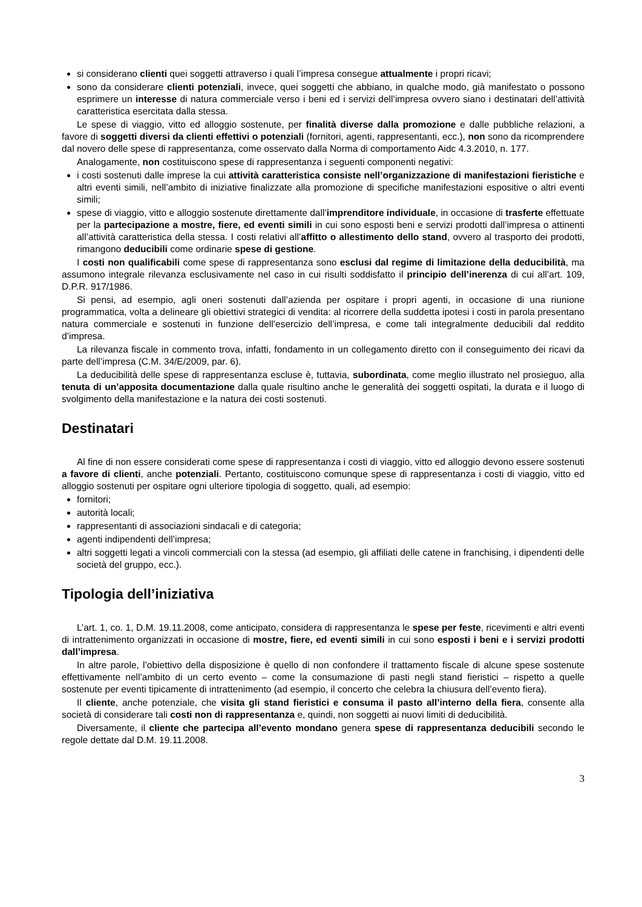si considerano clienti quei soggetti attraverso i quali l’impresa consegue attualmente i propri ricavi;
sono da considerare clienti potenziali, invece, quei soggetti che abbiano, in qualche modo, già manifestato o possono esprimere un interesse di natura commerciale verso i beni ed i servizi dell’impresa ovvero siano i destinatari dell’attività caratteristica esercitata dalla stessa.
Le spese di viaggio, vitto ed alloggio sostenute, per finalità diverse dalla promozione e dalle pubbliche relazioni, a favore di soggetti diversi da clienti effettivi o potenziali (fornitori, agenti, rappresentanti, ecc.), non sono da ricomprendere dal novero delle spese di rappresentanza, come osservato dalla Norma di comportamento Aidc 4.3.2010, n. 177.
Analogamente, non costituiscono spese di rappresentanza i seguenti componenti negativi:
i costi sostenuti dalle imprese la cui attività caratteristica consiste nell’organizzazione di manifestazioni fieristiche e altri eventi simili, nell’ambito di iniziative finalizzate alla promozione di specifiche manifestazioni espositive o altri eventi simili;
spese di viaggio, vitto e alloggio sostenute direttamente dall’imprenditore individuale, in occasione di trasferte effettuate per la partecipazione a mostre, fiere, ed eventi simili in cui sono esposti beni e servizi prodotti dall’impresa o attinenti all’attività caratteristica della stessa. I costi relativi all’affitto o allestimento dello stand, ovvero al trasporto dei prodotti, rimangono deducibili come ordinarie spese di gestione.
I costi non qualificabili come spese di rappresentanza sono esclusi dal regime di limitazione della deducibilità, ma assumono integrale rilevanza esclusivamente nel caso in cui risulti soddisfatto il principio dell’inerenza di cui all’art. 109, D.P.R. 917/1986.
Si pensi, ad esempio, agli oneri sostenuti dall’azienda per ospitare i propri agenti, in occasione di una riunione programmatica, volta a delineare gli obiettivi strategici di vendita: al ricorrere della suddetta ipotesi i costi in parola presentano natura commerciale e sostenuti in funzione dell’esercizio dell’impresa, e come tali integralmente deducibili dal reddito d’impresa.
La rilevanza fiscale in commento trova, infatti, fondamento in un collegamento diretto con il conseguimento dei ricavi da parte dell’impresa (C.M. 34/E/2009, par. 6).
La deducibilità delle spese di rappresentanza escluse è, tuttavia, subordinata, come meglio illustrato nel prosieguo, alla tenuta di un’apposita documentazione dalla quale risultino anche le generalità dei soggetti ospitati, la durata e il luogo di svolgimento della manifestazione e la natura dei costi sostenuti.
Destinatari
Al fine di non essere considerati come spese di rappresentanza i costi di viaggio, vitto ed alloggio devono essere sostenuti a favore di clienti, anche potenziali. Pertanto, costituiscono comunque spese di rappresentanza i costi di viaggio, vitto ed alloggio sostenuti per ospitare ogni ulteriore tipologia di soggetto, quali, ad esempio:
fornitori;
autorità locali;
rappresentanti di associazioni sindacali e di categoria;
agenti indipendenti dell’impresa;
altri soggetti legati a vincoli commerciali con la stessa (ad esempio, gli affiliati delle catene in franchising, i dipendenti delle società del gruppo, ecc.).
Tipologia dell’iniziativa
L’art. 1, co. 1, D.M. 19.11.2008, come anticipato, considera di rappresentanza le spese per feste, ricevimenti e altri eventi di intrattenimento organizzati in occasione di mostre, fiere, ed eventi simili in cui sono esposti i beni e i servizi prodotti dall’impresa.
In altre parole, l’obiettivo della disposizione è quello di non confondere il trattamento fiscale di alcune spese sostenute effettivamente nell’ambito di un certo evento – come la consumazione di pasti negli stand fieristici – rispetto a quelle sostenute per eventi tipicamente di intrattenimento (ad esempio, il concerto che celebra la chiusura dell’evento fiera).
Il cliente, anche potenziale, che visita gli stand fieristici e consuma il pasto all’interno della fiera, consente alla società di considerare tali costi non di rappresentanza e, quindi, non soggetti ai nuovi limiti di deducibilità.
Diversamente, il cliente che partecipa all’evento mondano genera spese di rappresentanza deducibili secondo le regole dettate dal D.M. 19.11.2008.
3